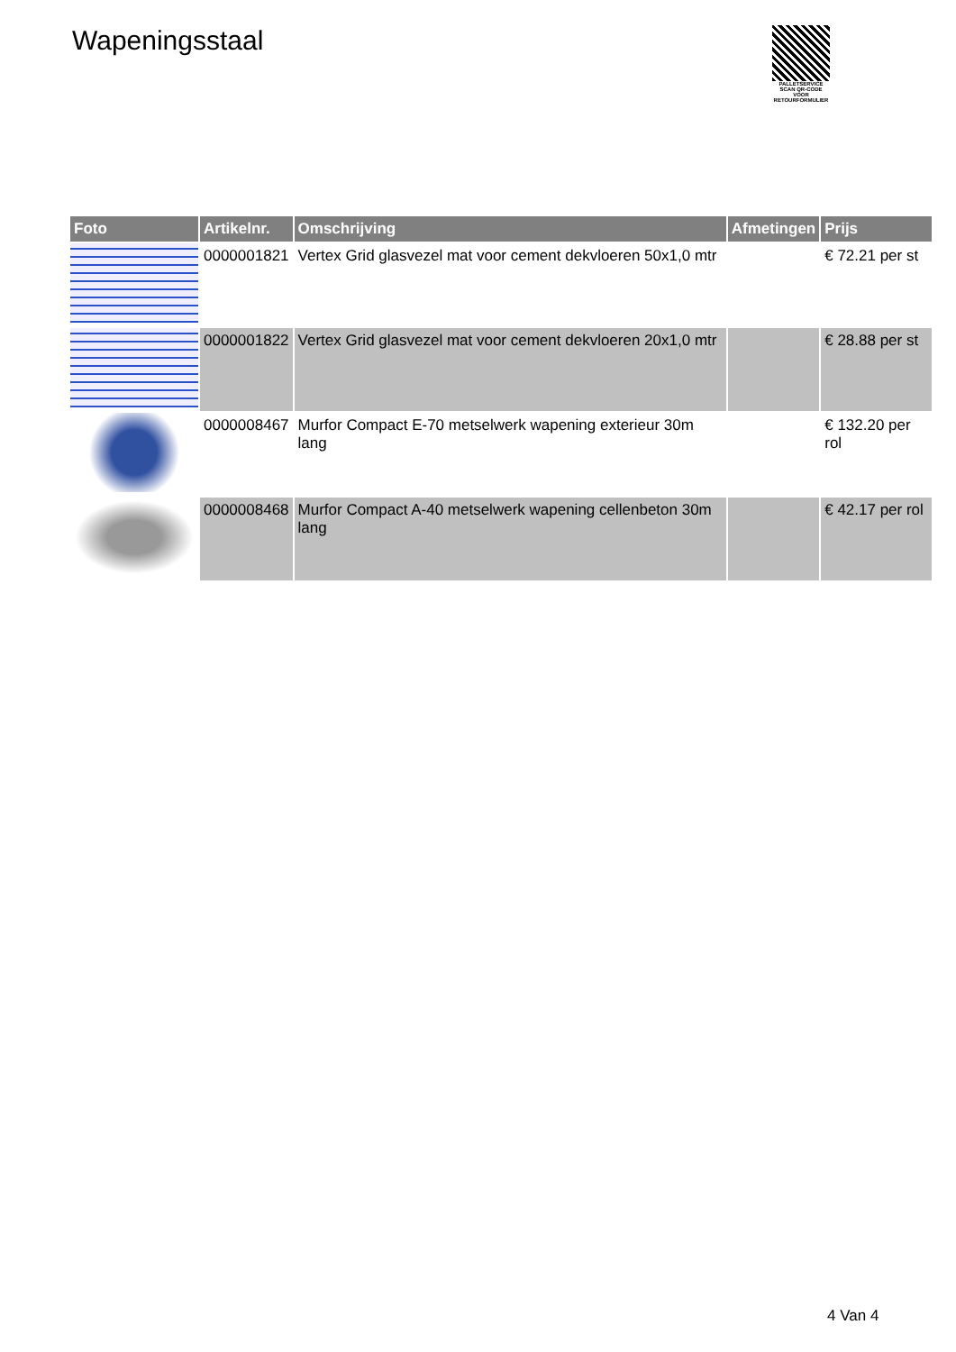Wapeningsstaal
PALLETSERVICE
SCAN QR-CODE VOOR RETOURFORMULIER
| Foto | Artikelnr. | Omschrijving | Afmetingen | Prijs |
| --- | --- | --- | --- | --- |
| | 0000001821 | Vertex Grid glasvezel mat voor cement dekvloeren 50x1,0 mtr | | € 72.21 per st |
| | 0000001822 | Vertex Grid glasvezel mat voor cement dekvloeren 20x1,0 mtr | | € 28.88 per st |
| | 0000008467 | Murfor Compact E-70 metselwerk wapening exterieur 30m lang | | € 132.20 per rol |
| | 0000008468 | Murfor Compact A-40 metselwerk wapening cellenbeton 30m lang | | € 42.17 per rol |
4 Van 4